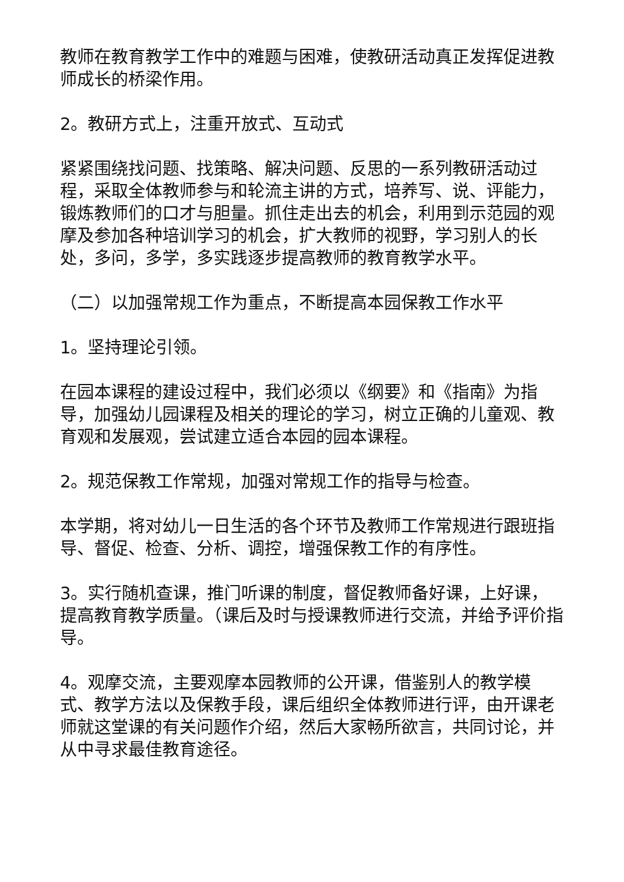教师在教育教学工作中的难题与困难，使教研活动真正发挥促进教师成长的桥梁作用。
2。教研方式上，注重开放式、互动式
紧紧围绕找问题、找策略、解决问题、反思的一系列教研活动过程，采取全体教师参与和轮流主讲的方式，培养写、说、评能力，锻炼教师们的口才与胆量。抓住走出去的机会，利用到示范园的观摩及参加各种培训学习的机会，扩大教师的视野，学习别人的长处，多问，多学，多实践逐步提高教师的教育教学水平。
（二）以加强常规工作为重点，不断提高本园保教工作水平
1。坚持理论引领。
在园本课程的建设过程中，我们必须以《纲要》和《指南》为指导，加强幼儿园课程及相关的理论的学习，树立正确的儿童观、教育观和发展观，尝试建立适合本园的园本课程。
2。规范保教工作常规，加强对常规工作的指导与检查。
本学期，将对幼儿一日生活的各个环节及教师工作常规进行跟班指导、督促、检查、分析、调控，增强保教工作的有序性。
3。实行随机查课，推门听课的制度，督促教师备好课，上好课，提高教育教学质量。（课后及时与授课教师进行交流，并给予评价指导。
4。观摩交流，主要观摩本园教师的公开课，借鉴别人的教学模式、教学方法以及保教手段，课后组织全体教师进行评，由开课老师就这堂课的有关问题作介绍，然后大家畅所欲言，共同讨论，并从中寻求最佳教育途径。